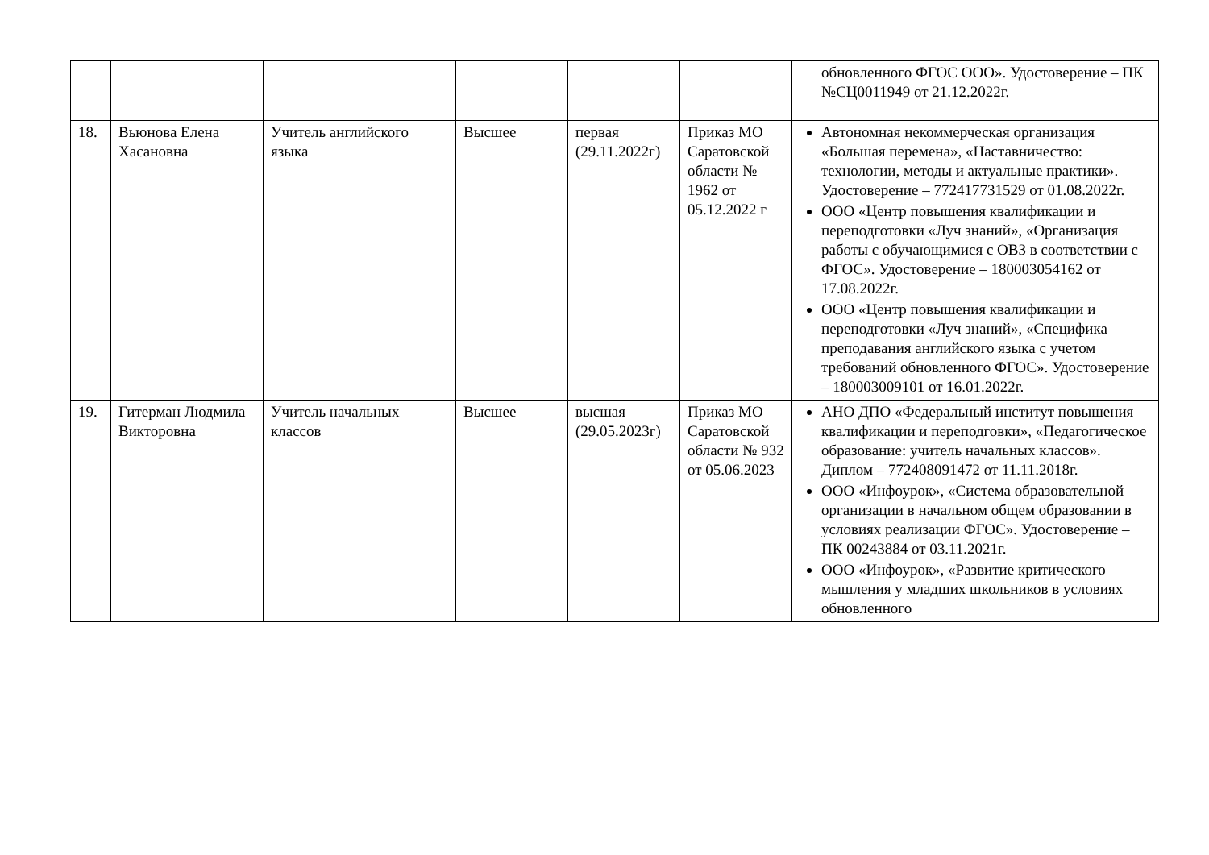| | | | | | | обновленного ФГОС ООО». Удостоверение – ПК №СЦ0011949 от 21.12.2022г. |
| 18. | Вьюнова Елена Хасановна | Учитель английского языка | Высшее | первая (29.11.2022г) | Приказ МО Саратовской области № 1962 от 05.12.2022 г | Автономная некоммерческая организация «Большая перемена», «Наставничество: технологии, методы и актуальные практики». Удостоверение – 772417731529 от 01.08.2022г. ООО «Центр повышения квалификации и переподготовки «Луч знаний», «Организация работы с обучающимися с ОВЗ в соответствии с ФГОС». Удостоверение – 180003054162 от 17.08.2022г. ООО «Центр повышения квалификации и переподготовки «Луч знаний», «Специфика преподавания английского языка с учетом требований обновленного ФГОС». Удостоверение – 180003009101 от 16.01.2022г. |
| 19. | Гитерман Людмила Викторовна | Учитель начальных классов | Высшее | высшая (29.05.2023г) | Приказ МО Саратовской области № 932 от 05.06.2023 | АНО ДПО «Федеральный институт повышения квалификации и переподговки», «Педагогическое образование: учитель начальных классов». Диплом – 772408091472 от 11.11.2018г. ООО «Инфоурок», «Система образовательной организации в начальном общем образовании в условиях реализации ФГОС». Удостоверение – ПК 00243884 от 03.11.2021г. ООО «Инфоурок», «Развитие критического мышления у младших школьников в условиях обновленного |